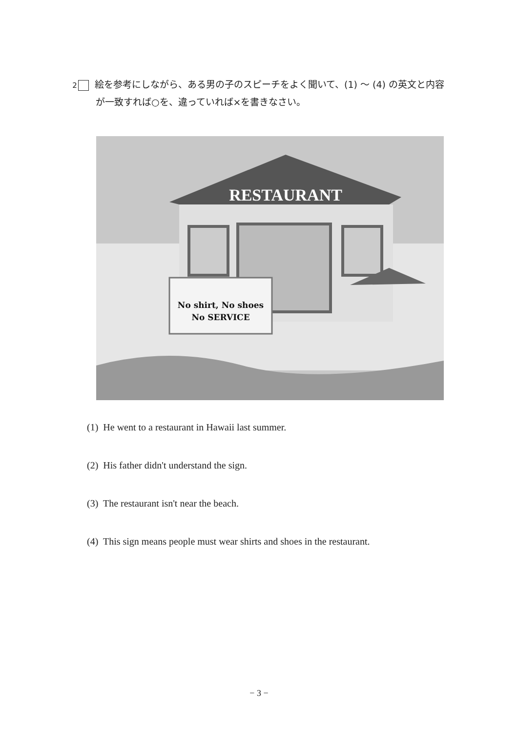2 絵を参考にしながら、ある男の子のスピーチをよく聞いて、(1) 〜 (4) の英文と内容が一致すれば○を、違っていれば×を書きなさい。
RESTAURANT
No shirt, No shoes
No SERVICE
(1) He went to a restaurant in Hawaii last summer.
(2) His father didn't understand the sign.
(3) The restaurant isn't near the beach.
(4) This sign means people must wear shirts and shoes in the restaurant.
− 3 −